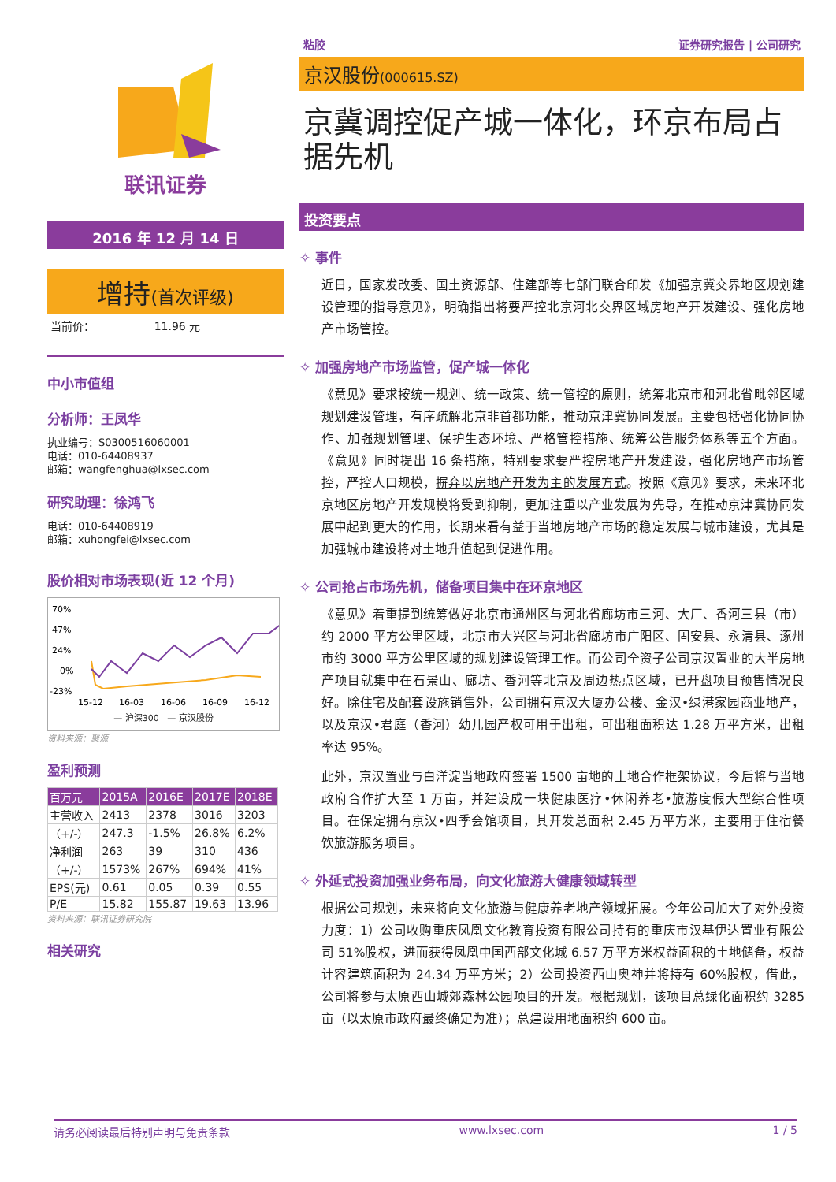联讯证券
2016 年 12 月 14 日
增持(首次评级)
当前价： 11.96 元
中小市值组
分析师：王凤华
执业编号：S0300516060001
电话：010-64408937
邮箱：wangfenghua@lxsec.com
研究助理：徐鸿飞
电话：010-64408919
邮箱：xuhongfei@lxsec.com
股价相对市场表现(近 12 个月)
70%
47%
24%
0%
-23%
15-12
16-03
16-06
16-09
16-12
— 沪深300 — 京汉股份
资料来源：聚源
盈利预测
| 百万元 | 2015A | 2016E | 2017E | 2018E |
| --- | --- | --- | --- | --- |
| 主营收入 | 2413 | 2378 | 3016 | 3203 |
| （+/-） | 247.3 | -1.5% | 26.8% | 6.2% |
| 净利润 | 263 | 39 | 310 | 436 |
| （+/-） | 1573% | 267% | 694% | 41% |
| EPS(元) | 0.61 | 0.05 | 0.39 | 0.55 |
| P/E | 15.82 | 155.87 | 19.63 | 13.96 |
资料来源：联讯证券研究院
相关研究
粘胶 证券研究报告 | 公司研究
京汉股份(000615.SZ)
京冀调控促产城一体化，环京布局占据先机
投资要点
✧ 事件
近日，国家发改委、国土资源部、住建部等七部门联合印发《加强京冀交界地区规划建设管理的指导意见》，明确指出将要严控北京河北交界区域房地产开发建设、强化房地产市场管控。
✧ 加强房地产市场监管，促产城一体化
《意见》要求按统一规划、统一政策、统一管控的原则，统筹北京市和河北省毗邻区域规划建设管理，有序疏解北京非首都功能，推动京津冀协同发展。主要包括强化协同协作、加强规划管理、保护生态环境、严格管控措施、统筹公告服务体系等五个方面。《意见》同时提出 16 条措施，特别要求要严控房地产开发建设，强化房地产市场管控，严控人口规模，摒弃以房地产开发为主的发展方式。按照《意见》要求，未来环北京地区房地产开发规模将受到抑制，更加注重以产业发展为先导，在推动京津冀协同发展中起到更大的作用，长期来看有益于当地房地产市场的稳定发展与城市建设，尤其是加强城市建设将对土地升值起到促进作用。
✧ 公司抢占市场先机，储备项目集中在环京地区
《意见》着重提到统筹做好北京市通州区与河北省廊坊市三河、大厂、香河三县（市）约 2000 平方公里区域，北京市大兴区与河北省廊坊市广阳区、固安县、永清县、涿州市约 3000 平方公里区域的规划建设管理工作。而公司全资子公司京汉置业的大半房地产项目就集中在石景山、廊坊、香河等北京及周边热点区域，已开盘项目预售情况良好。除住宅及配套设施销售外，公司拥有京汉大厦办公楼、金汉•绿港家园商业地产，以及京汉•君庭（香河）幼儿园产权可用于出租，可出租面积达 1.28 万平方米，出租率达 95%。
此外，京汉置业与白洋淀当地政府签署 1500 亩地的土地合作框架协议，今后将与当地政府合作扩大至 1 万亩，并建设成一块健康医疗•休闲养老•旅游度假大型综合性项目。在保定拥有京汉•四季会馆项目，其开发总面积 2.45 万平方米，主要用于住宿餐饮旅游服务项目。
✧ 外延式投资加强业务布局，向文化旅游大健康领域转型
根据公司规划，未来将向文化旅游与健康养老地产领域拓展。今年公司加大了对外投资力度：1）公司收购重庆凤凰文化教育投资有限公司持有的重庆市汉基伊达置业有限公司 51%股权，进而获得凤凰中国西部文化城 6.57 万平方米权益面积的土地储备，权益计容建筑面积为 24.34 万平方米；2）公司投资西山奥神并将持有 60%股权，借此，公司将参与太原西山城郊森林公园项目的开发。根据规划，该项目总绿化面积约 3285 亩（以太原市政府最终确定为准）；总建设用地面积约 600 亩。
请务必阅读最后特别声明与免责条款 www.lxsec.com 1 / 5